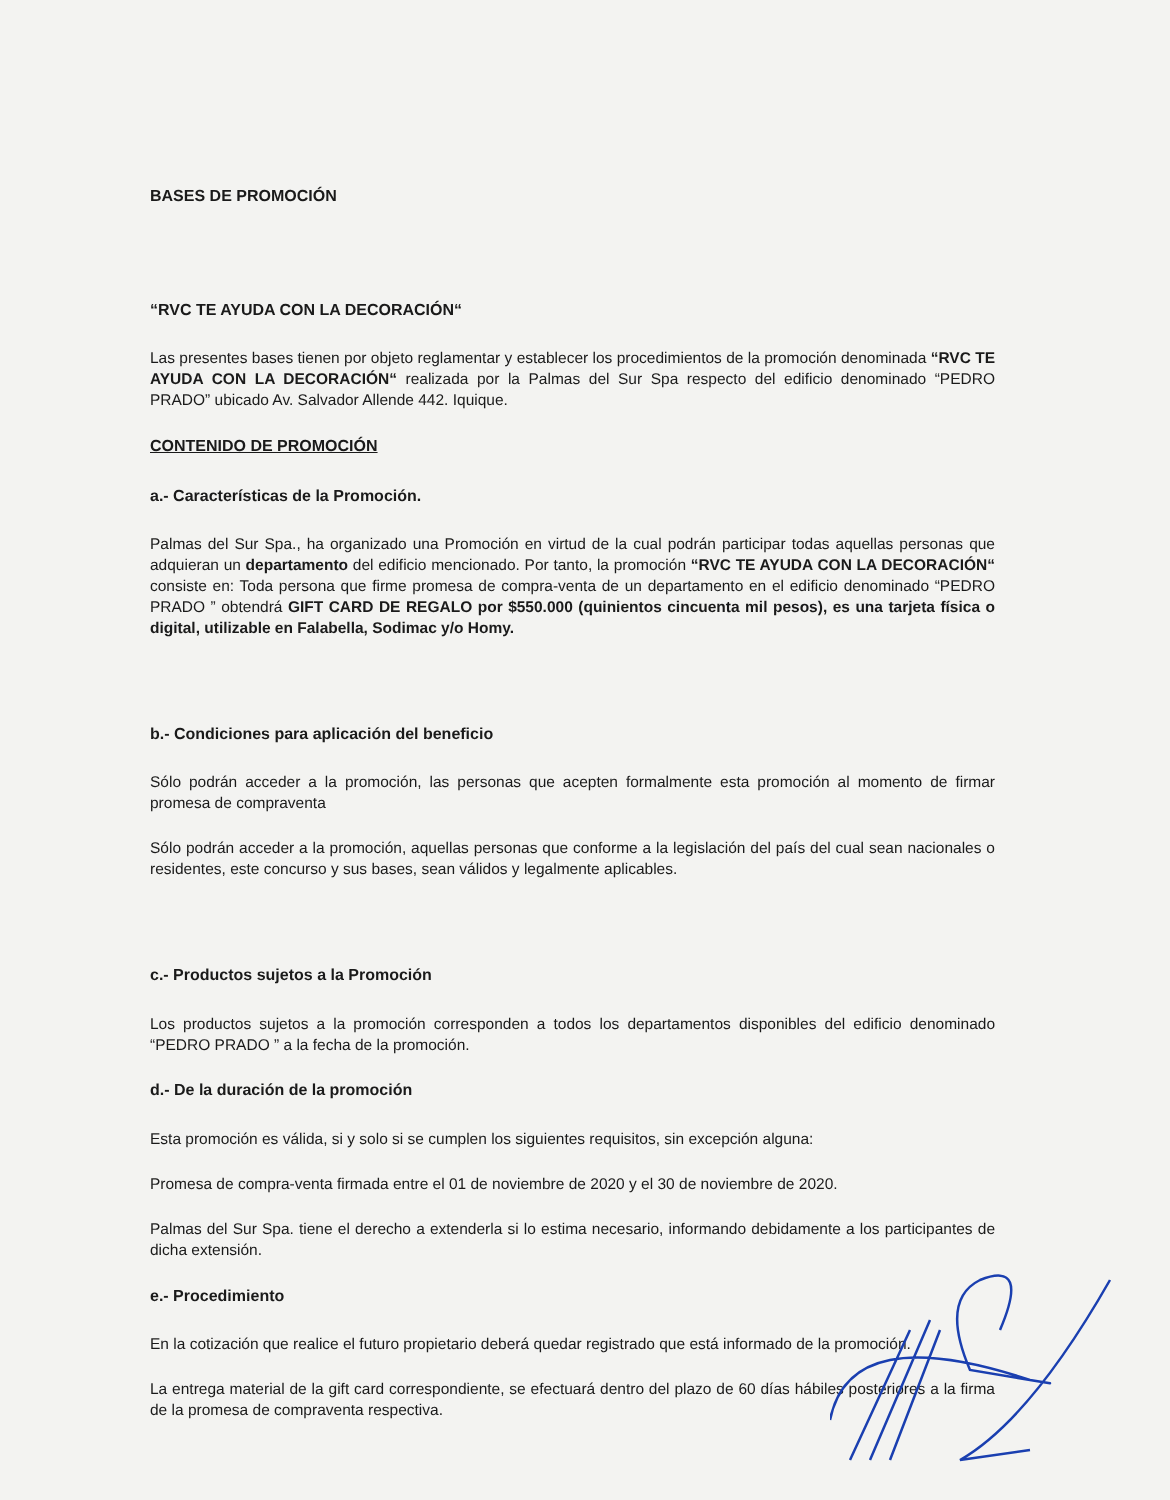BASES DE PROMOCIÓN
“RVC TE AYUDA CON LA DECORACIÓN“
Las presentes bases tienen por objeto reglamentar y establecer los procedimientos de la promoción denominada “RVC TE AYUDA CON LA DECORACIÓN“ realizada por la Palmas del Sur Spa respecto del edificio denominado “PEDRO PRADO” ubicado Av. Salvador Allende 442. Iquique.
CONTENIDO DE PROMOCIÓN
a.- Características de la Promoción.
Palmas del Sur Spa., ha organizado una Promoción en virtud de la cual podrán participar todas aquellas personas que adquieran un departamento del edificio mencionado. Por tanto, la promoción “RVC TE AYUDA CON LA DECORACIÓN“ consiste en: Toda persona que firme promesa de compra-venta de un departamento en el edificio denominado “PEDRO PRADO ” obtendrá GIFT CARD DE REGALO por $550.000 (quinientos cincuenta mil pesos), es una tarjeta física o digital, utilizable en Falabella, Sodimac y/o Homy.
b.- Condiciones para aplicación del beneficio
Sólo podrán acceder a la promoción, las personas que acepten formalmente esta promoción al momento de firmar promesa de compraventa
Sólo podrán acceder a la promoción, aquellas personas que conforme a la legislación del país del cual sean nacionales o residentes, este concurso y sus bases, sean válidos y legalmente aplicables.
c.- Productos sujetos a la Promoción
Los productos sujetos a la promoción corresponden a todos los departamentos disponibles del edificio denominado “PEDRO PRADO ” a la fecha de la promoción.
d.- De la duración de la promoción
Esta promoción es válida, si y solo si se cumplen los siguientes requisitos, sin excepción alguna:
Promesa de compra-venta firmada entre el 01 de noviembre de 2020 y el 30 de noviembre de 2020.
Palmas del Sur Spa. tiene el derecho a extenderla si lo estima necesario, informando debidamente a los participantes de dicha extensión.
e.- Procedimiento
En la cotización que realice el futuro propietario deberá quedar registrado que está informado de la promoción.
La entrega material de la gift card correspondiente, se efectuará dentro del plazo de 60 días hábiles posteriores a la firma de la promesa de compraventa respectiva.